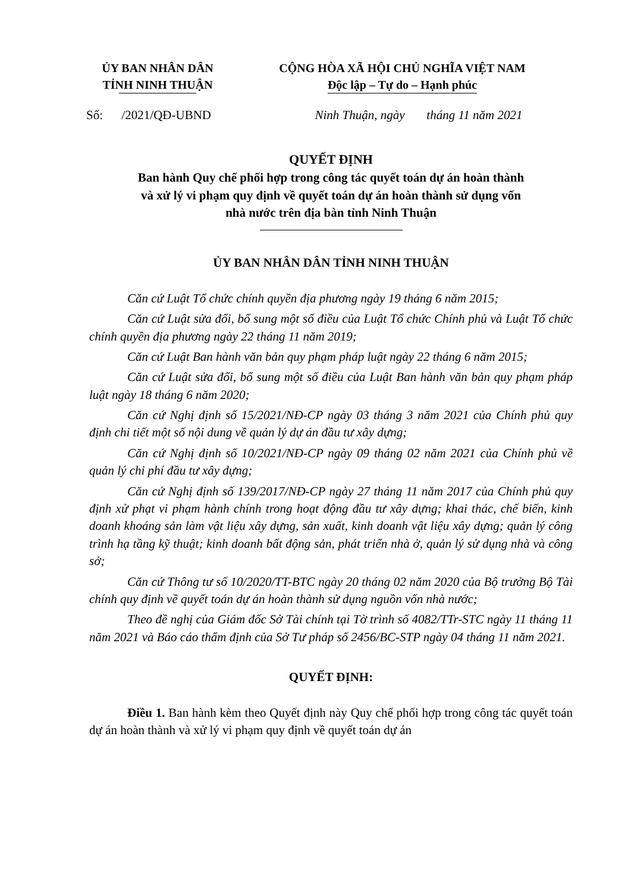ỦY BAN NHÂN DÂN
TỈNH NINH THUẬN
CỘNG HÒA XÃ HỘI CHỦ NGHĨA VIỆT NAM
Độc lập – Tự do – Hạnh phúc
Số: /2021/QĐ-UBND Ninh Thuận, ngày tháng 11 năm 2021
QUYẾT ĐỊNH
Ban hành Quy chế phối hợp trong công tác quyết toán dự án hoàn thành
và xử lý vi phạm quy định về quyết toán dự án hoàn thành sử dụng vốn
nhà nước trên địa bàn tỉnh Ninh Thuận
ỦY BAN NHÂN DÂN TỈNH NINH THUẬN
Căn cứ Luật Tổ chức chính quyền địa phương ngày 19 tháng 6 năm 2015;
Căn cứ Luật sửa đổi, bổ sung một số điều của Luật Tổ chức Chính phủ và Luật Tổ chức chính quyền địa phương ngày 22 tháng 11 năm 2019;
Căn cứ Luật Ban hành văn bản quy phạm pháp luật ngày 22 tháng 6 năm 2015;
Căn cứ Luật sửa đổi, bổ sung một số điều của Luật Ban hành văn bản quy phạm pháp luật ngày 18 tháng 6 năm 2020;
Căn cứ Nghị định số 15/2021/NĐ-CP ngày 03 tháng 3 năm 2021 của Chính phủ quy định chi tiết một số nội dung về quản lý dự án đầu tư xây dựng;
Căn cứ Nghị định số 10/2021/NĐ-CP ngày 09 tháng 02 năm 2021 của Chính phủ về quản lý chi phí đầu tư xây dựng;
Căn cứ Nghị định số 139/2017/NĐ-CP ngày 27 tháng 11 năm 2017 của Chính phủ quy định xử phạt vi phạm hành chính trong hoạt động đầu tư xây dựng; khai thác, chế biến, kinh doanh khoáng sản làm vật liệu xây dựng, sản xuất, kinh doanh vật liệu xây dựng; quản lý công trình hạ tầng kỹ thuật; kinh doanh bất động sản, phát triển nhà ở, quản lý sử dụng nhà và công sở;
Căn cứ Thông tư số 10/2020/TT-BTC ngày 20 tháng 02 năm 2020 của Bộ trưởng Bộ Tài chính quy định về quyết toán dự án hoàn thành sử dụng nguồn vốn nhà nước;
Theo đề nghị của Giám đốc Sở Tài chính tại Tờ trình số 4082/TTr-STC ngày 11 tháng 11 năm 2021 và Báo cáo thẩm định của Sở Tư pháp số 2456/BC-STP ngày 04 tháng 11 năm 2021.
QUYẾT ĐỊNH:
Điều 1. Ban hành kèm theo Quyết định này Quy chế phối hợp trong công tác quyết toán dự án hoàn thành và xử lý vi phạm quy định về quyết toán dự án